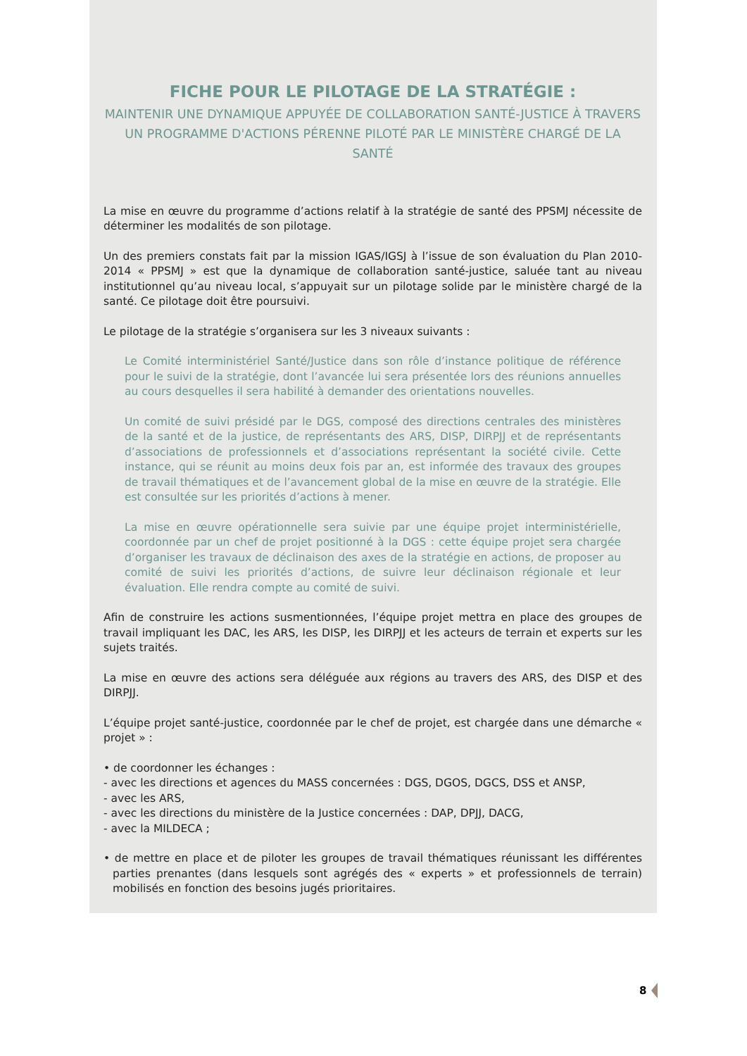FICHE POUR LE PILOTAGE DE LA STRATÉGIE :
MAINTENIR UNE DYNAMIQUE APPUYÉE DE COLLABORATION SANTÉ-JUSTICE À TRAVERS UN PROGRAMME D'ACTIONS PÉRENNE PILOTÉ PAR LE MINISTÈRE CHARGÉ DE LA SANTÉ
La mise en œuvre du programme d’actions relatif à la stratégie de santé des PPSMJ nécessite de déterminer les modalités de son pilotage.
Un des premiers constats fait par la mission IGAS/IGSJ à l’issue de son évaluation du Plan 2010-2014 « PPSMJ » est que la dynamique de collaboration santé-justice, saluée tant au niveau institutionnel qu’au niveau local, s’appuyait sur un pilotage solide par le ministère chargé de la santé. Ce pilotage doit être poursuivi.
Le pilotage de la stratégie s’organisera sur les 3 niveaux suivants :
Le Comité interministériel Santé/Justice dans son rôle d’instance politique de référence pour le suivi de la stratégie, dont l’avancée lui sera présentée lors des réunions annuelles au cours desquelles il sera habilité à demander des orientations nouvelles.
Un comité de suivi présidé par le DGS, composé des directions centrales des ministères de la santé et de la justice, de représentants des ARS, DISP, DIRPJJ et de représentants d’associations de professionnels et d’associations représentant la société civile. Cette instance, qui se réunit au moins deux fois par an, est informée des travaux des groupes de travail thématiques et de l’avancement global de la mise en œuvre de la stratégie. Elle est consultée sur les priorités d’actions à mener.
La mise en œuvre opérationnelle sera suivie par une équipe projet interministérielle, coordonnée par un chef de projet positionné à la DGS : cette équipe projet sera chargée d’organiser les travaux de déclinaison des axes de la stratégie en actions, de proposer au comité de suivi les priorités d’actions, de suivre leur déclinaison régionale et leur évaluation. Elle rendra compte au comité de suivi.
Afin de construire les actions susmentionnées, l’équipe projet mettra en place des groupes de travail impliquant les DAC, les ARS, les DISP, les DIRPJJ et les acteurs de terrain et experts sur les sujets traités.
La mise en œuvre des actions sera déléguée aux régions au travers des ARS, des DISP et des DIRPJJ.
L’équipe projet santé-justice, coordonnée par le chef de projet, est chargée dans une démarche « projet » :
• de coordonner les échanges :
- avec les directions et agences du MASS concernées : DGS, DGOS, DGCS, DSS et ANSP,
- avec les ARS,
- avec les directions du ministère de la Justice concernées : DAP, DPJJ, DACG,
- avec la MILDECA ;
• de mettre en place et de piloter les groupes de travail thématiques réunissant les différentes parties prenantes (dans lesquels sont agrégés des « experts » et professionnels de terrain) mobilisés en fonction des besoins jugés prioritaires.
8